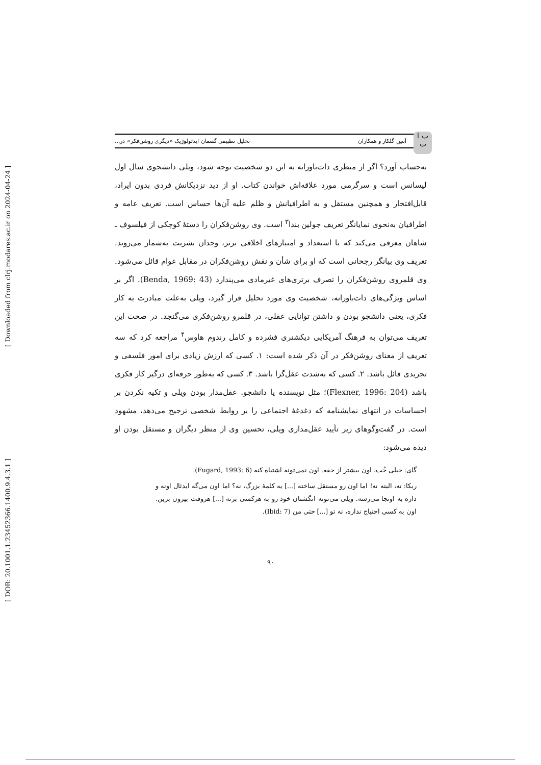[ Downloaded from clrj.modares.ac.ir on 2024-04-24 ]
[ DOR: 20.1001.1.23452366.1400.9.4.3.1 ]
پ ا ت
آبتین گلکار و همکاران تحلیل تطبیقی گفتمان ایدئولوژیک «دیگری روشن‌فکر» در...
به‌حساب آورد؟ اگر از منظری ذات‌باورانه به این دو شخصیت توجه شود، ویلی دانشجوی سال اول لیسانس است و سرگرمی مورد علاقه‌اش خواندن کتاب. او از دید نزدیکانش فردی بدون ایراد، قابل‌افتخار و همچنین مستقل و به اطرافیانش و ظلم علیه آن‌ها حساس است. تعریف عامه و اطرافیان به‌نحوی نمایانگر تعریف جولین بندا<sup>۳</sup> است. وی روشن‌فکران را دستهٔ کوچکی از فیلسوف ـ شاهان معرفی می‌کند که با استعداد و امتیازهای اخلاقی برتر، وجدان بشریت به‌شمار می‌روند. تعریف وی بیانگر رجحانی است که او برای شأن و نقش روشن‌فکران در مقابل عوام قائل می‌شود. وی قلمروی روشن‌فکران را تصرف برتری‌های غیرمادی می‌پندارد (Benda, 1969: 43). اگر بر اساس ویژگی‌های ذات‌باورانه، شخصیت وی مورد تحلیل قرار گیرد، ویلی به‌علت مبادرت به کار فکری، یعنی دانشجو بودن و داشتن توانایی عقلی، در قلمرو روشن‌فکری می‌گنجد. در صحت این تعریف می‌توان به فرهنگ آمریکایی دیکشنری فشرده و کامل رندوم هاوس<sup>۴</sup> مراجعه کرد که سه تعریف از معنای روشن‌فکر در آن ذکر شده است: ۱. کسی که ارزش زیادی برای امور فلسفی و تجریدی قائل باشد. ۲. کسی که به‌شدت عقل‌گرا باشد. ۳. کسی که به‌طور حرفه‌ای درگیر کار فکری باشد (Flexner, 1996: 204)؛ مثل نویسنده یا دانشجو. عقل‌مدار بودن ویلی و تکیه نکردن بر احساسات در انتهای نمایشنامه که دغدغهٔ اجتماعی را بر روابط شخصی ترجیح می‌دهد، مشهود است. در گفت‌وگوهای زیر تأیید عقل‌مداری ویلی، تحسین وی از منظر دیگران و مستقل بودن او دیده می‌شود:
گای: خیلی خُب، اون بیشتر از حقه. اون نمی‌تونه اشتباه کنه (Fugard, 1993: 6).
ربکا: نه، البته نه! اما اون رو مستقل ساخته [...] یه کلمهٔ بزرگ، نه؟ اما اون می‌گه ایدئال اونه و داره به اونجا می‌رسه. ویلی می‌تونه انگشتان خود رو به هرکسی بزنه [...] هروقت بیرون برین. اون به کسی احتیاج نداره، نه تو [...] حتی من (Ibid: 7).
۹۰